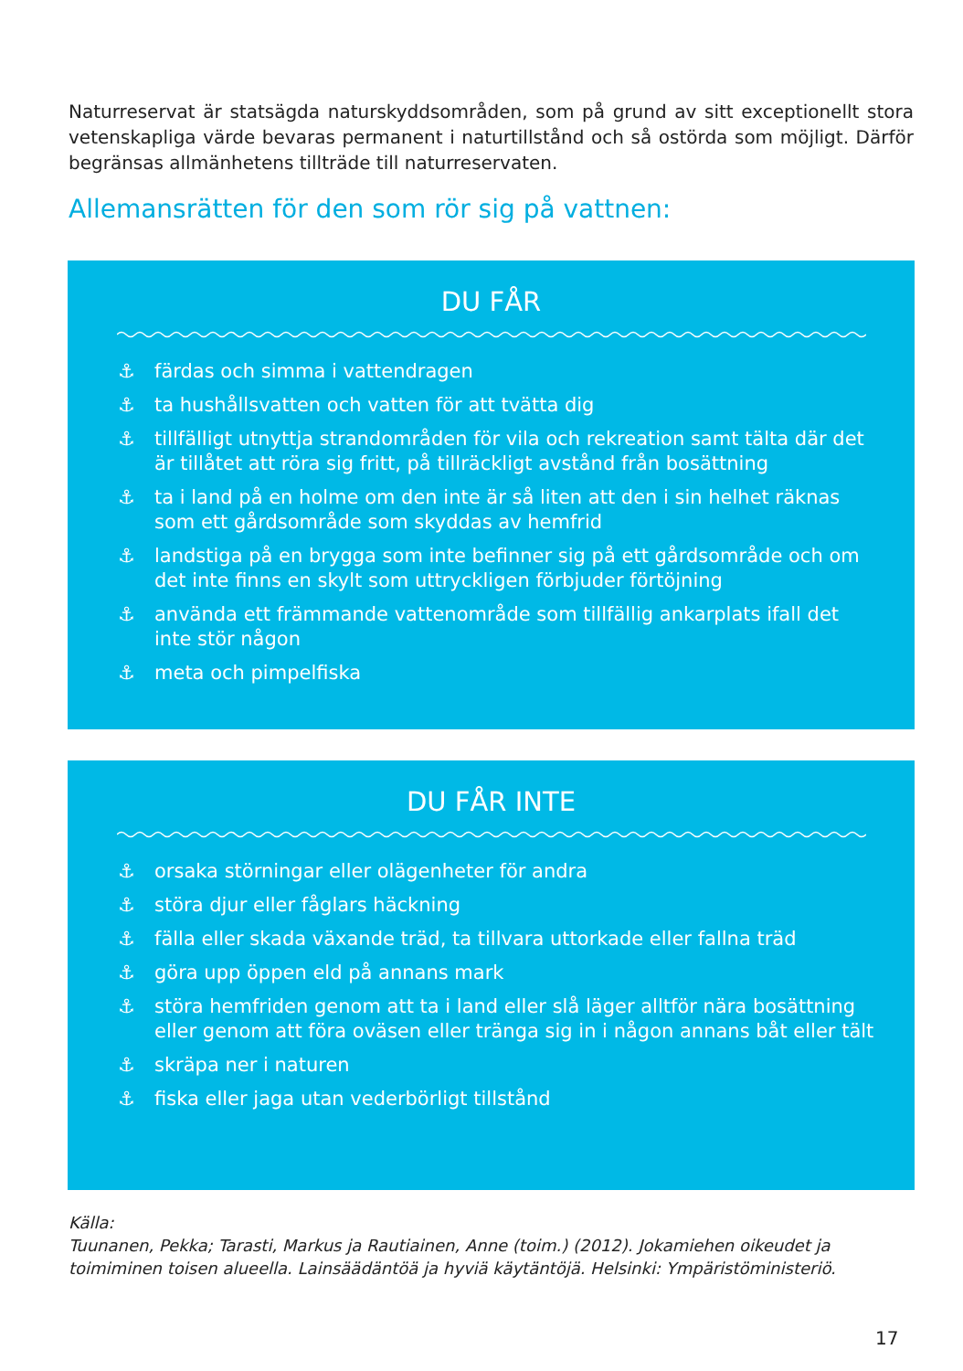Naturreservat är statsägda naturskyddsområden, som på grund av sitt exceptionellt stora vetenskapliga värde bevaras permanent i naturtillstånd och så ostörda som möjligt. Därför begränsas allmänhetens tillträde till naturreservaten.
Allemansrätten för den som rör sig på vattnen:
DU FÅR
⚓ färdas och simma i vattendragen
⚓ ta hushållsvatten och vatten för att tvätta dig
⚓ tillfälligt utnyttja strandområden för vila och rekreation samt tälta där det är tillåtet att röra sig fritt, på tillräckligt avstånd från bosättning
⚓ ta i land på en holme om den inte är så liten att den i sin helhet räknas som ett gårdsområde som skyddas av hemfrid
⚓ landstiga på en brygga som inte befinner sig på ett gårdsområde och om det inte finns en skylt som uttryckligen förbjuder förtöjning
⚓ använda ett främmande vattenområde som tillfällig ankarplats ifall det inte stör någon
⚓ meta och pimpelfiska
DU FÅR INTE
⚓ orsaka störningar eller olägenheter för andra
⚓ störa djur eller fåglars häckning
⚓ fälla eller skada växande träd, ta tillvara uttorkade eller fallna träd
⚓ göra upp öppen eld på annans mark
⚓ störa hemfriden genom att ta i land eller slå läger alltför nära bosättning eller genom att föra oväsen eller tränga sig in i någon annans båt eller tält
⚓ skräpa ner i naturen
⚓ fiska eller jaga utan vederbörligt tillstånd
Källa:
Tuunanen, Pekka; Tarasti, Markus ja Rautiainen, Anne (toim.) (2012). Jokamiehen oikeudet ja
toimiminen toisen alueella. Lainsäädäntöä ja hyviä käytäntöjä. Helsinki: Ympäristöministeriö.
17